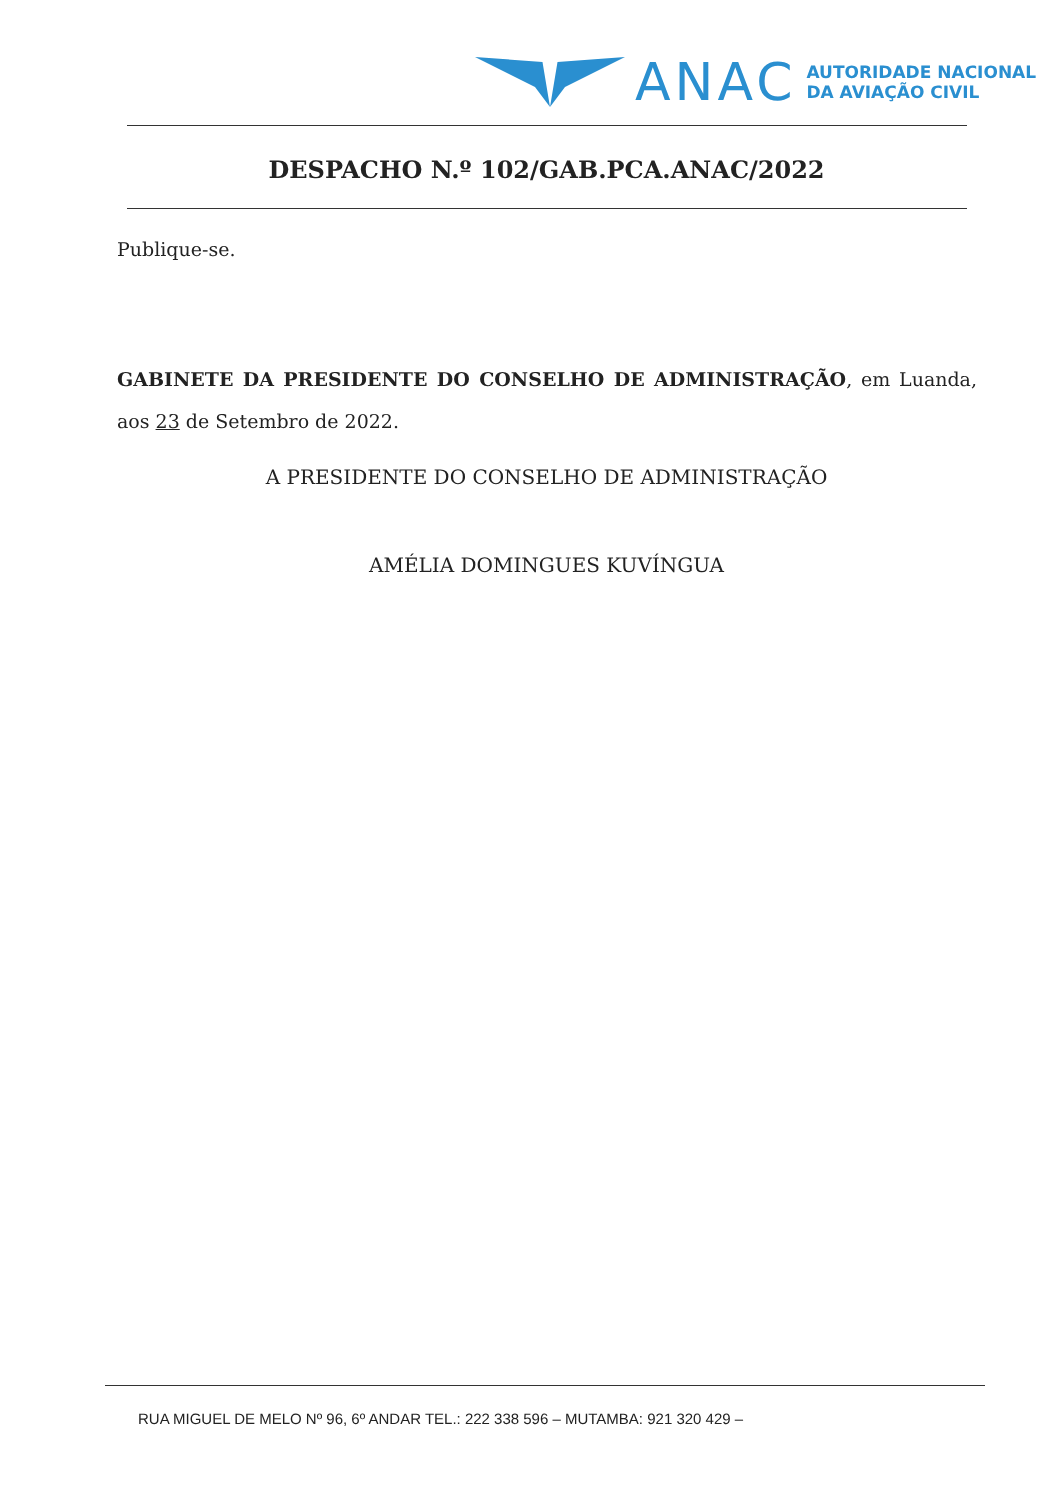ANAC
AUTORIDADE NACIONAL
DA AVIAÇÃO CIVIL
DESPACHO N.º 102/GAB.PCA.ANAC/2022
Publique-se.
GABINETE DA PRESIDENTE DO CONSELHO DE ADMINISTRAÇÃO, em Luanda, aos 23 de Setembro de 2022.
A PRESIDENTE DO CONSELHO DE ADMINISTRAÇÃO
AMÉLIA DOMINGUES KUVÍNGUA
RUA MIGUEL DE MELO Nº 96, 6º ANDAR TEL.: 222 338 596 – MUTAMBA: 921 320 429 –